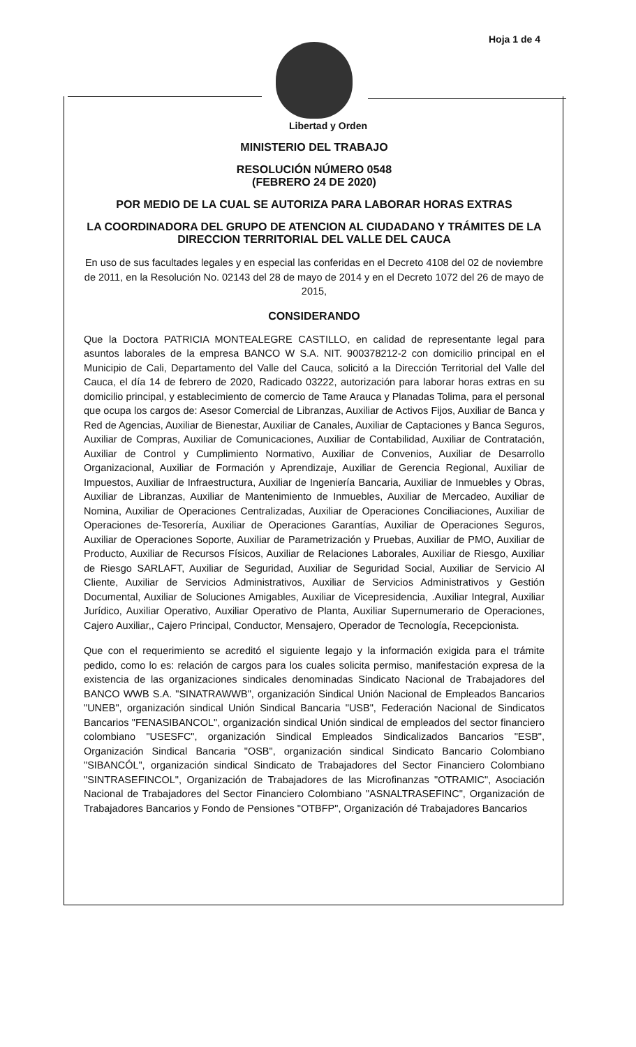Hoja 1 de 4
Libertad y Orden
MINISTERIO DEL TRABAJO
RESOLUCIÓN NÚMERO 0548
(FEBRERO 24 DE 2020)
POR MEDIO DE LA CUAL SE AUTORIZA PARA LABORAR HORAS EXTRAS
LA COORDINADORA DEL GRUPO DE ATENCION AL CIUDADANO Y TRÁMITES DE LA DIRECCION TERRITORIAL DEL VALLE DEL CAUCA
En uso de sus facultades legales y en especial las conferidas en el Decreto 4108 del 02 de noviembre de 2011, en la Resolución No. 02143 del 28 de mayo de 2014 y en el Decreto 1072 del 26 de mayo de 2015,
CONSIDERANDO
Que la Doctora PATRICIA MONTEALEGRE CASTILLO, en calidad de representante legal para asuntos laborales de la empresa BANCO W S.A. NIT. 900378212-2 con domicilio principal en el Municipio de Cali, Departamento del Valle del Cauca, solicitó a la Dirección Territorial del Valle del Cauca, el día 14 de febrero de 2020, Radicado 03222, autorización para laborar horas extras en su domicilio principal, y establecimiento de comercio de Tame Arauca y Planadas Tolima, para el personal que ocupa los cargos de: Asesor Comercial de Libranzas, Auxiliar de Activos Fijos, Auxiliar de Banca y Red de Agencias, Auxiliar de Bienestar, Auxiliar de Canales, Auxiliar de Captaciones y Banca Seguros, Auxiliar de Compras, Auxiliar de Comunicaciones, Auxiliar de Contabilidad, Auxiliar de Contratación, Auxiliar de Control y Cumplimiento Normativo, Auxiliar de Convenios, Auxiliar de Desarrollo Organizacional, Auxiliar de Formación y Aprendizaje, Auxiliar de Gerencia Regional, Auxiliar de Impuestos, Auxiliar de Infraestructura, Auxiliar de Ingeniería Bancaria, Auxiliar de Inmuebles y Obras, Auxiliar de Libranzas, Auxiliar de Mantenimiento de Inmuebles, Auxiliar de Mercadeo, Auxiliar de Nomina, Auxiliar de Operaciones Centralizadas, Auxiliar de Operaciones Conciliaciones, Auxiliar de Operaciones de-Tesorería, Auxiliar de Operaciones Garantías, Auxiliar de Operaciones Seguros, Auxiliar de Operaciones Soporte, Auxiliar de Parametrización y Pruebas, Auxiliar de PMO, Auxiliar de Producto, Auxiliar de Recursos Físicos, Auxiliar de Relaciones Laborales, Auxiliar de Riesgo, Auxiliar de Riesgo SARLAFT, Auxiliar de Seguridad, Auxiliar de Seguridad Social, Auxiliar de Servicio Al Cliente, Auxiliar de Servicios Administrativos, Auxiliar de Servicios Administrativos y Gestión Documental, Auxiliar de Soluciones Amigables, Auxiliar de Vicepresidencia, .Auxiliar Integral, Auxiliar Jurídico, Auxiliar Operativo, Auxiliar Operativo de Planta, Auxiliar Supernumerario de Operaciones, Cajero Auxiliar,, Cajero Principal, Conductor, Mensajero, Operador de Tecnología, Recepcionista.
Que con el requerimiento se acreditó el siguiente legajo y la información exigida para el trámite pedido, como lo es: relación de cargos para los cuales solicita permiso, manifestación expresa de la existencia de las organizaciones sindicales denominadas Sindicato Nacional de Trabajadores del BANCO WWB S.A. "SINATRAWWB", organización Sindical Unión Nacional de Empleados Bancarios "UNEB", organización sindical Unión Sindical Bancaria "USB", Federación Nacional de Sindicatos Bancarios "FENASIBANCOL", organización sindical Unión sindical de empleados del sector financiero colombiano "USESFC", organización Sindical Empleados Sindicalizados Bancarios "ESB", Organización Sindical Bancaria "OSB", organización sindical Sindicato Bancario Colombiano "SIBANCÓL", organización sindical Sindicato de Trabajadores del Sector Financiero Colombiano "SINTRASEFINCOL", Organización de Trabajadores de las Microfinanzas "OTRAMIC", Asociación Nacional de Trabajadores del Sector Financiero Colombiano "ASNALTRASEFINC", Organización de Trabajadores Bancarios y Fondo de Pensiones "OTBFP", Organización dé Trabajadores Bancarios